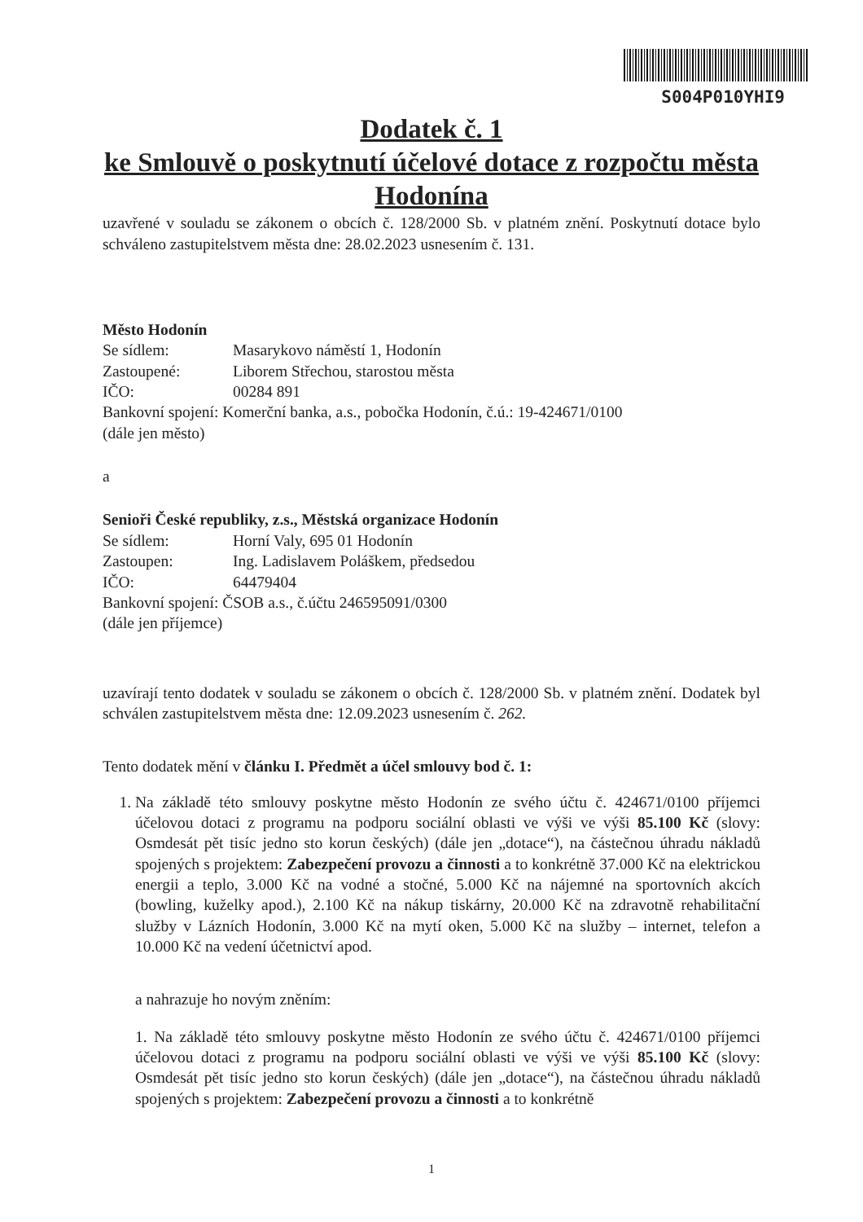S004P010YHI9
Dodatek č. 1
ke Smlouvě o poskytnutí účelové dotace z rozpočtu města Hodonína
uzavřené v souladu se zákonem o obcích č. 128/2000 Sb. v platném znění. Poskytnutí dotace bylo schváleno zastupitelstvem města dne: 28.02.2023 usnesením č. 131.
Město Hodonín
Se sídlem: Masarykovo náměstí 1, Hodonín
Zastoupené: Liborem Střechou, starostou města
IČO: 00284 891
Bankovní spojení: Komerční banka, a.s., pobočka Hodonín, č.ú.: 19-424671/0100
(dále jen město)
a
Senioři České republiky, z.s., Městská organizace Hodonín
Se sídlem: Horní Valy, 695 01 Hodonín
Zastoupen: Ing. Ladislavem Poláškem, předsedou
IČO: 64479404
Bankovní spojení: ČSOB a.s., č.účtu 246595091/0300
(dále jen příjemce)
uzavírají tento dodatek v souladu se zákonem o obcích č. 128/2000 Sb. v platném znění. Dodatek byl schválen zastupitelstvem města dne: 12.09.2023 usnesením č. 262.
Tento dodatek mění v článku I. Předmět a účel smlouvy bod č. 1:
1. Na základě této smlouvy poskytne město Hodonín ze svého účtu č. 424671/0100 příjemci účelovou dotaci z programu na podporu sociální oblasti ve výši ve výši 85.100 Kč (slovy: Osmdesát pět tisíc jedno sto korun českých) (dále jen „dotace“), na částečnou úhradu nákladů spojených s projektem: Zabezpečení provozu a činnosti a to konkrétně 37.000 Kč na elektrickou energii a teplo, 3.000 Kč na vodné a stočné, 5.000 Kč na nájemné na sportovních akcích (bowling, kuželky apod.), 2.100 Kč na nákup tiskárny, 20.000 Kč na zdravotně rehabilitační služby v Lázních Hodonín, 3.000 Kč na mytí oken, 5.000 Kč na služby – internet, telefon a 10.000 Kč na vedení účetnictví apod.
a nahrazuje ho novým zněním:
1. Na základě této smlouvy poskytne město Hodonín ze svého účtu č. 424671/0100 příjemci účelovou dotaci z programu na podporu sociální oblasti ve výši ve výši 85.100 Kč (slovy: Osmdesát pět tisíc jedno sto korun českých) (dále jen „dotace“), na částečnou úhradu nákladů spojených s projektem: Zabezpečení provozu a činnosti a to konkrétně
1